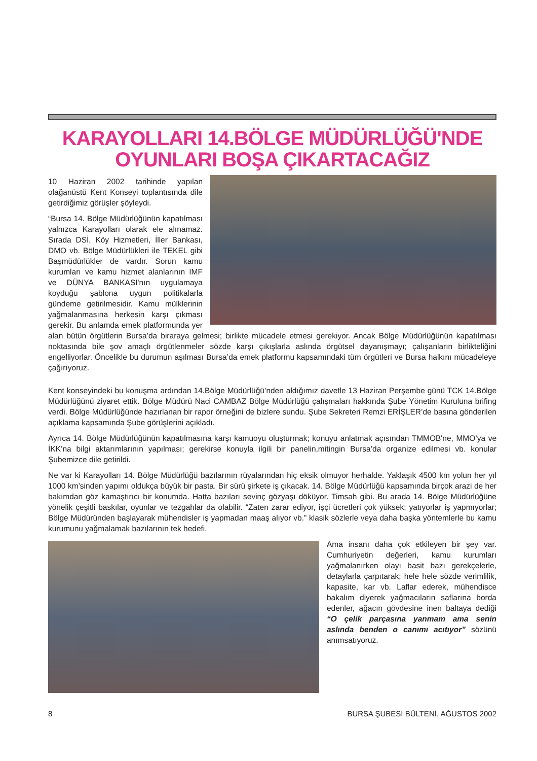KARAYOLLARI 14.BÖLGE MÜDÜRLÜĞÜ'NDE
OYUNLARI BOŞA ÇIKARTACAĞIZ
10 Haziran 2002 tarihinde yapılan olağanüstü Kent Konseyi toplantısında dile getirdiğimiz görüşler şöyleydi.
“Bursa 14. Bölge Müdürlüğünün kapatılması yalnızca Karayolları olarak ele alınamaz. Sırada DSİ, Köy Hizmetleri, İller Bankası, DMO vb. Bölge Müdürlükleri ile TEKEL gibi Başmüdürlükler de vardır. Sorun kamu kurumları ve kamu hizmet alanlarının IMF ve DÜNYA BANKASI'nın uygulamaya koyduğu şablona uygun politikalarla gündeme getirilmesidir. Kamu mülklerinin yağmalanmasına herkesin karşı çıkması gerekir. Bu anlamda emek platformunda yer alan bütün örgütlerin Bursa’da biraraya gelmesi; birlikte mücadele etmesi gerekiyor. Ancak Bölge Müdürlüğünün kapatılması noktasında bile şov amaçlı örgütlenmeler sözde karşı çıkışlarla aslında örgütsel dayanışmayı; çalışanların birlikteliğini engelliyorlar. Öncelikle bu durumun aşılması Bursa’da emek platformu kapsamındaki tüm örgütleri ve Bursa halkını mücadeleye çağırıyoruz.
Kent konseyindeki bu konuşma ardından 14.Bölge Müdürlüğü’nden aldığımız davetle 13 Haziran Perşembe günü TCK 14.Bölge Müdürlüğünü ziyaret ettik. Bölge Müdürü Naci CAMBAZ Bölge Müdürlüğü çalışmaları hakkında Şube Yönetim Kuruluna brifing verdi. Bölge Müdürlüğünde hazırlanan bir rapor örneğini de bizlere sundu. Şube Sekreteri Remzi ERİŞLER’de basına gönderilen açıklama kapsamında Şube görüşlerini açıkladı.
Ayrıca 14. Bölge Müdürlüğünün kapatılmasına karşı kamuoyu oluşturmak; konuyu anlatmak açısından TMMOB'ne, MMO’ya ve İKK’na bilgi aktarımlarının yapılması; gerekirse konuyla ilgili bir panelin,mitingin Bursa’da organize edilmesi vb. konular Şubemizce dile getirildi.
Ne var ki Karayolları 14. Bölge Müdürlüğü bazılarının rüyalarından hiç eksik olmuyor herhalde. Yaklaşık 4500 km yolun her yıl 1000 km’sinden yapımı oldukça büyük bir pasta. Bir sürü şirkete iş çıkacak. 14. Bölge Müdürlüğü kapsamında birçok arazi de her bakımdan göz kamaştırıcı bir konumda. Hatta bazıları sevinç gözyaşı döküyor. Timsah gibi. Bu arada 14. Bölge Müdürlüğüne yönelik çeşitli baskılar, oyunlar ve tezgahlar da olabilir. “Zaten zarar ediyor, işçi ücretleri çok yüksek; yatıyorlar iş yapmıyorlar; Bölge Müdüründen başlayarak mühendisler iş yapmadan maaş alıyor vb.” klasik sözlerle veya daha başka yöntemlerle bu kamu kurumunu yağmalamak bazılarının tek hedefi.
Ama insanı daha çok etkileyen bir şey var. Cumhuriyetin değerleri, kamu kurumları yağmalanırken olayı basit bazı gerekçelerle, detaylarla çarpıtarak; hele hele sözde verimlilik, kapasite, kar vb. Laflar ederek, mühendisce bakalım diyerek yağmacıların saflarına borda edenler, ağacın gövdesine inen baltaya dediği “O çelik parçasına yanmam ama senin aslında benden o canımı acıtıyor” sözünü anımsatıyoruz.
8 BURSA ŞUBESİ BÜLTENİ, AĞUSTOS 2002